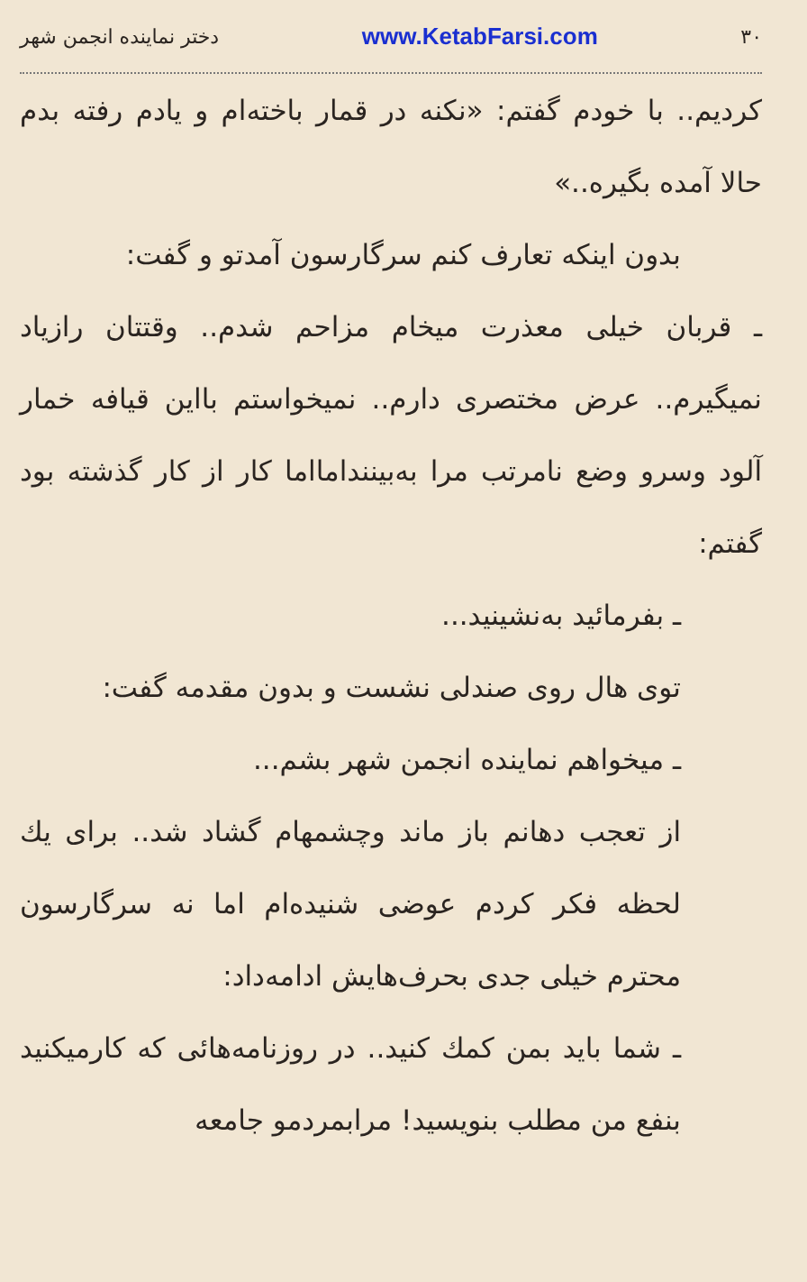۳۰ www.KetabFarsi.com دختر نماینده انجمن شهر
کردیم.. با خودم گفتم: «نکنه در قمار باخته‌ام و یادم رفته بدم حالا آمده بگیره..»
بدون اینکه تعارف کنم سرگارسون آمدتو و گفت:
ـ قربان خیلی معذرت میخام مزاحم شدم.. وقتتان رازیاد نمیگیرم.. عرض مختصری دارم.. نمیخواستم بااین قیافه خمار آلود وسرو وضع نامرتب مرا به‌بینندامااما کار از کار گذشته بود گفتم:
ـ بفرمائید به‌نشینید...
توی هال روی صندلی نشست و بدون مقدمه گفت:
ـ میخواهم نماینده انجمن شهر بشم...
از تعجب دهانم باز ماند وچشمهام گشاد شد.. برای یك لحظه فکر کردم عوضی شنیده‌ام اما نه سرگارسون محترم خیلی جدی بحرف‌هایش ادامه‌داد:
ـ شما باید بمن کمك کنید.. در روزنامه‌هائی که کارمیکنید بنفع من مطلب بنویسید! مرابمردمو جامعه